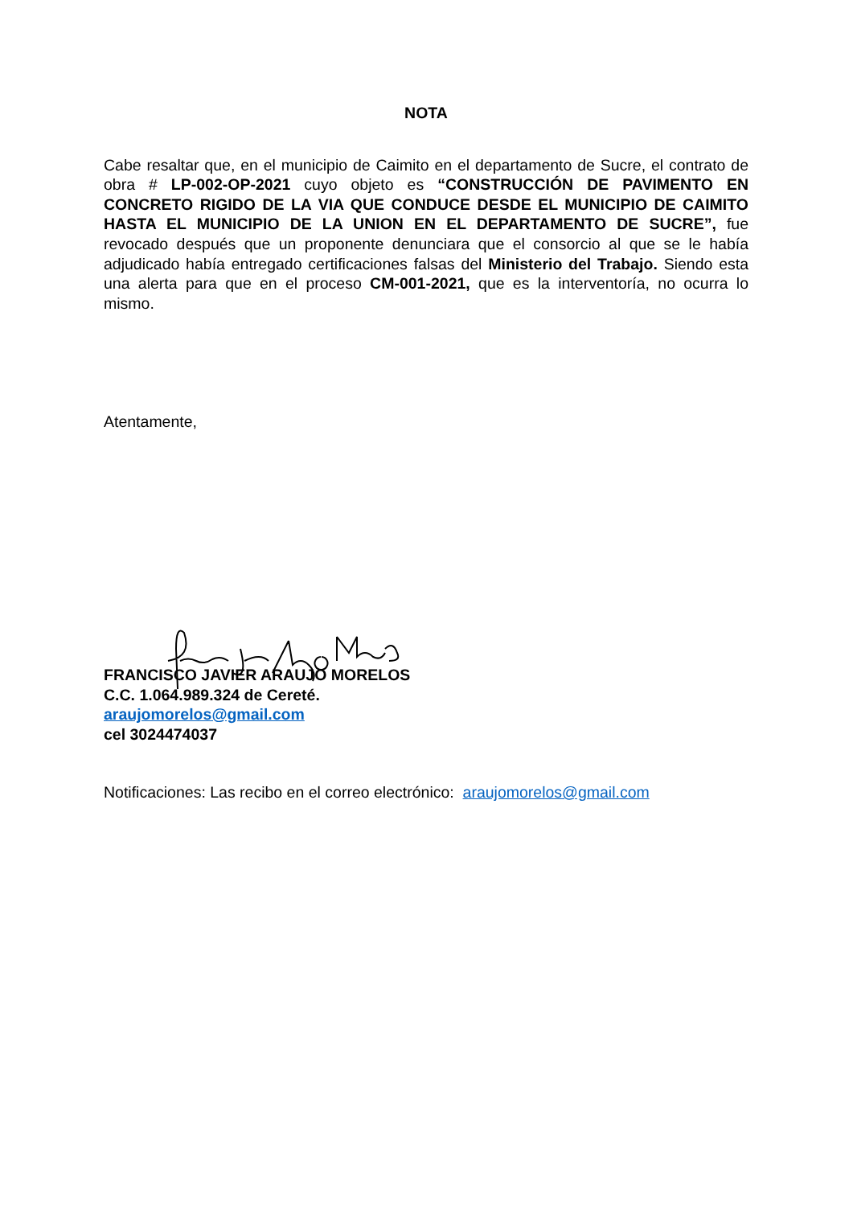NOTA
Cabe resaltar que, en el municipio de Caimito en el departamento de Sucre, el contrato de obra # LP-002-OP-2021 cuyo objeto es “CONSTRUCCIÓN DE PAVIMENTO EN CONCRETO RIGIDO DE LA VIA QUE CONDUCE DESDE EL MUNICIPIO DE CAIMITO HASTA EL MUNICIPIO DE LA UNION EN EL DEPARTAMENTO DE SUCRE”, fue revocado después que un proponente denunciara que el consorcio al que se le había adjudicado había entregado certificaciones falsas del Ministerio del Trabajo. Siendo esta una alerta para que en el proceso CM-001-2021, que es la interventoría, no ocurra lo mismo.
Atentamente,
FRANCISCO JAVIER ARAUJO MORELOS
C.C. 1.064.989.324 de Cereté.
araujomorelos@gmail.com
cel 3024474037
Notificaciones: Las recibo en el correo electrónico: araujomorelos@gmail.com